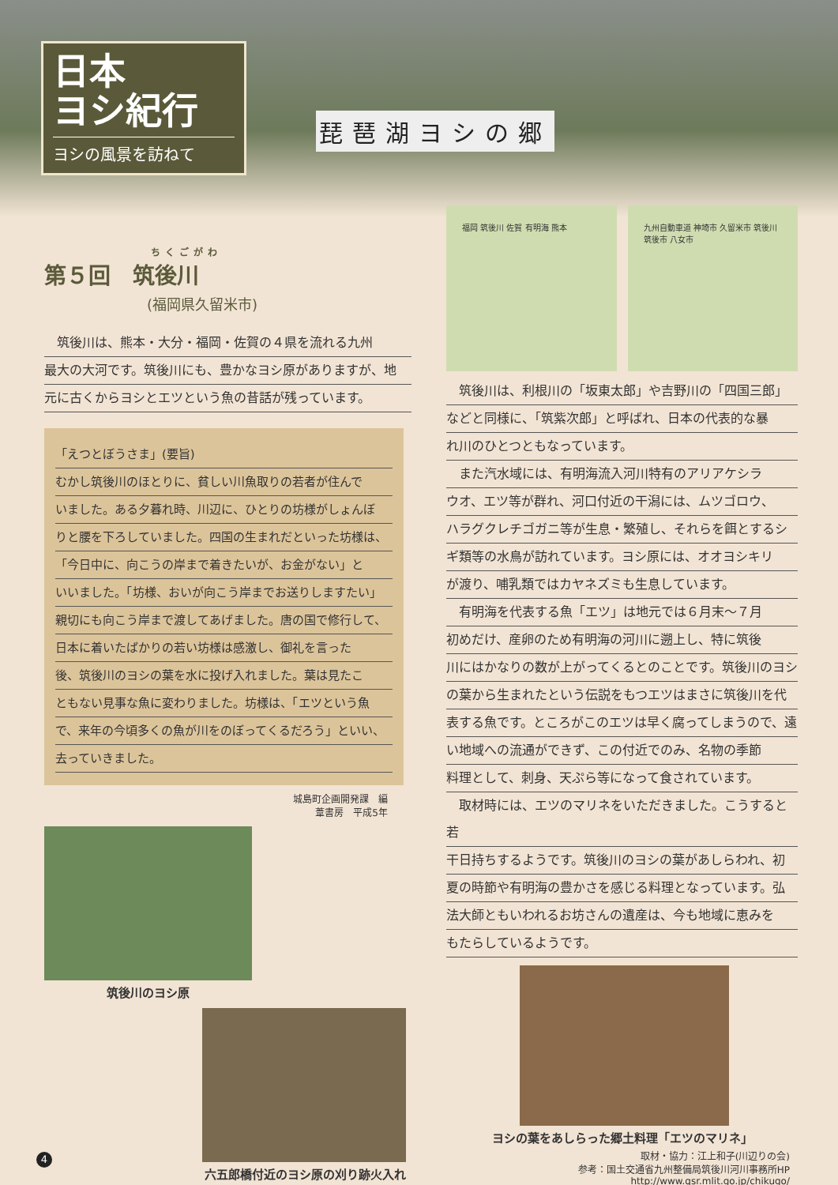日本
ヨシ紀行
ヨシの風景を訪ねて
琵琶湖ヨシの郷
ちくごがわ
第５回　筑後川
(福岡県久留米市)
　筑後川は、熊本・大分・福岡・佐賀の４県を流れる九州
最大の大河です。筑後川にも、豊かなヨシ原がありますが、地
元に古くからヨシとエツという魚の昔話が残っています。
「えつとぼうさま」(要旨)
むかし筑後川のほとりに、貧しい川魚取りの若者が住んで
いました。ある夕暮れ時、川辺に、ひとりの坊様がしょんぼ
りと腰を下ろしていました。四国の生まれだといった坊様は、
「今日中に、向こうの岸まで着きたいが、お金がない」と
いいました。「坊様、おいが向こう岸までお送りしますたい」
親切にも向こう岸まで渡してあげました。唐の国で修行して、
日本に着いたばかりの若い坊様は感激し、御礼を言った
後、筑後川のヨシの葉を水に投げ入れました。葉は見たこ
ともない見事な魚に変わりました。坊様は、「エツという魚
で、来年の今頃多くの魚が川をのぼってくるだろう」といい、
去っていきました。
城島町企画開発課　編
葦書房　平成5年
筑後川のヨシ原
六五郎橋付近のヨシ原の刈り跡火入れ
福岡 筑後川 佐賀 有明海 熊本 九州自動車道 神埼市 久留米市 筑後川 筑後市 八女市
　筑後川は、利根川の「坂東太郎」や吉野川の「四国三郎」
などと同様に、「筑紫次郎」と呼ばれ、日本の代表的な暴
れ川のひとつともなっています。
　また汽水域には、有明海流入河川特有のアリアケシラ
ウオ、エツ等が群れ、河口付近の干潟には、ムツゴロウ、
ハラグクレチゴガニ等が生息・繁殖し、それらを餌とするシ
ギ類等の水鳥が訪れています。ヨシ原には、オオヨシキリ
が渡り、哺乳類ではカヤネズミも生息しています。
　有明海を代表する魚「エツ」は地元では６月末～７月
初めだけ、産卵のため有明海の河川に遡上し、特に筑後
川にはかなりの数が上がってくるとのことです。筑後川のヨシ
の葉から生まれたという伝説をもつエツはまさに筑後川を代
表する魚です。ところがこのエツは早く腐ってしまうので、遠
い地域への流通ができず、この付近でのみ、名物の季節
料理として、刺身、天ぷら等になって食されています。
　取材時には、エツのマリネをいただきました。こうすると若
干日持ちするようです。筑後川のヨシの葉があしらわれ、初
夏の時節や有明海の豊かさを感じる料理となっています。弘
法大師ともいわれるお坊さんの遺産は、今も地域に恵みを
もたらしているようです。
ヨシの葉をあしらった郷土料理「エツのマリネ」
取材・協力：江上和子(川辺りの会)
参考：国土交通省九州整備局筑後川河川事務所HP
http://www.qsr.mlit.go.jp/chikugo/
4